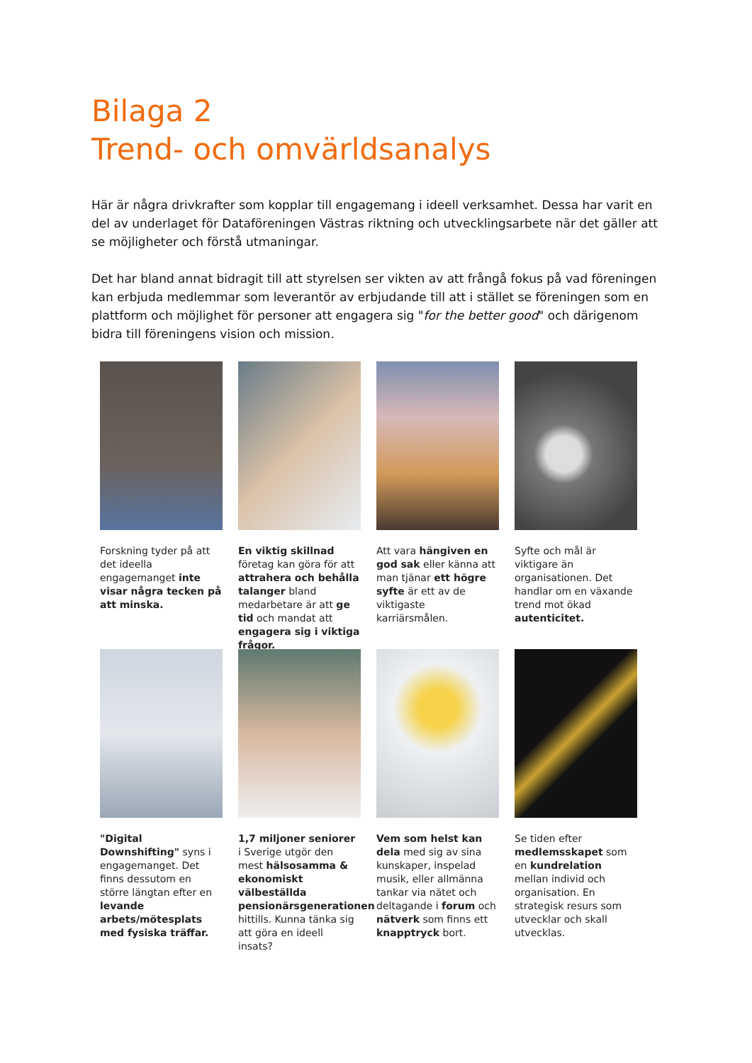Bilaga 2
Trend- och omvärldsanalys
Här är några drivkrafter som kopplar till engagemang i ideell verksamhet. Dessa har varit en del av underlaget för Dataföreningen Västras riktning och utvecklingsarbete när det gäller att se möjligheter och förstå utmaningar.
Det har bland annat bidragit till att styrelsen ser vikten av att frångå fokus på vad föreningen kan erbjuda medlemmar som leverantör av erbjudande till att i stället se föreningen som en plattform och möjlighet för personer att engagera sig "for the better good" och därigenom bidra till föreningens vision och mission.
Forskning tyder på att det ideella engagemanget inte visar några tecken på att minska.
En viktig skillnad företag kan göra för att attrahera och behålla talanger bland medarbetare är att ge tid och mandat att engagera sig i viktiga frågor.
Att vara hängiven en god sak eller känna att man tjänar ett högre syfte är ett av de viktigaste karriärsmålen.
Syfte och mål är viktigare än organisationen. Det handlar om en växande trend mot ökad autenticitet.
"Digital Downshifting" syns i engagemanget. Det finns dessutom en större längtan efter en levande arbets/mötesplats med fysiska träffar.
1,7 miljoner seniorer i Sverige utgör den mest hälsosamma & ekonomiskt välbeställda pensionärsgenerationen hittills. Kunna tänka sig att göra en ideell insats?
Vem som helst kan dela med sig av sina kunskaper, inspelad musik, eller allmänna tankar via nätet och deltagande i forum och nätverk som finns ett knapptryck bort.
Se tiden efter medlemsskapet som en kundrelation mellan individ och organisation. En strategisk resurs som utvecklar och skall utvecklas.